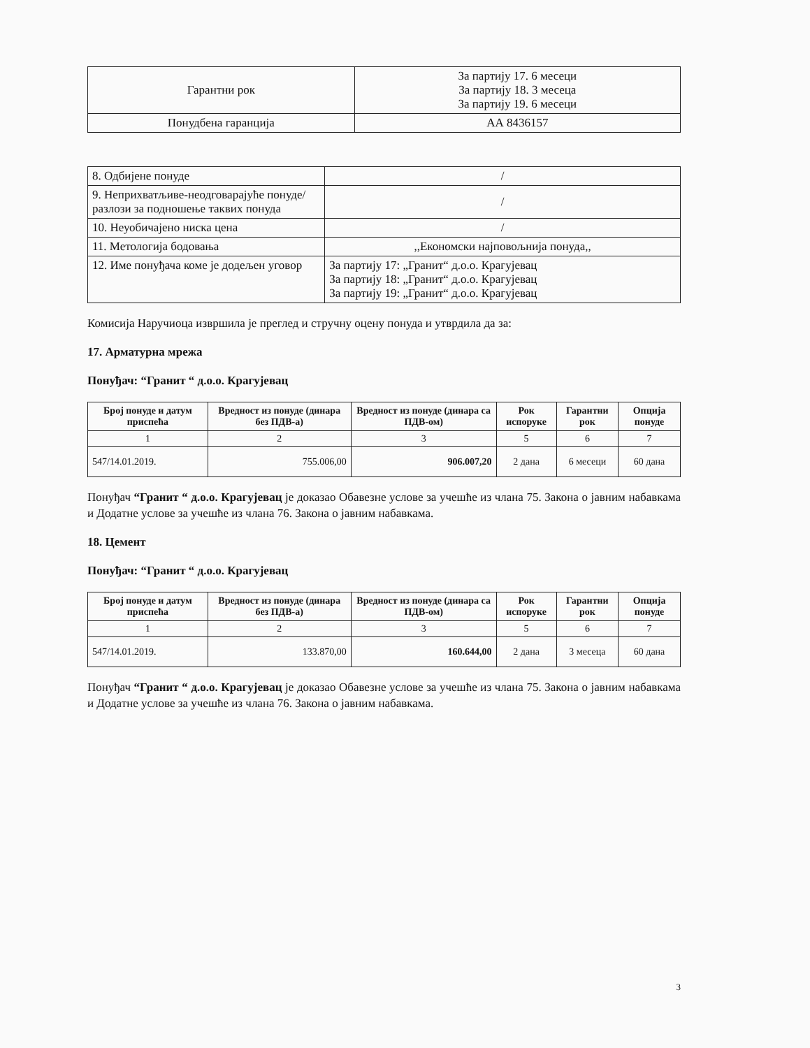| Гарантни рок | За партију 17. 6 месеци За партију 18. 3 месеца За партију 19. 6 месеци |
| Понудбена гаранција | АА 8436157 |
| 8. Одбијене понуде | / |
| 9. Неприхватљиве-неодговарајуће понуде/разлози за подношење таквих понуда | / |
| 10. Неуобичајено ниска цена | / |
| 11. Метологија бодовања | ,,Економски најповољнија понуда,, |
| 12. Име понуђача коме је додељен уговор | За партију 17: „Гранит“ д.о.о. Крагујевац За партију 18: „Гранит“ д.о.о. Крагујевац За партију 19: „Гранит“ д.о.о. Крагујевац |
Комисија Наручиоца извршила је преглед и стручну оцену понуда и утврдила да за:
17. Арматурна мрежа
Понуђач: “Гранит “ д.о.о. Крагујевац
| Број понуде и датум приспећа | Вредност из понуде (динара без ПДВ-а) | Вредност из понуде (динара са ПДВ-ом) | Рок испоруке | Гарантни рок | Опција понуде |
| --- | --- | --- | --- | --- | --- |
| 1 | 2 | 3 | 5 | 6 | 7 |
| 547/14.01.2019. | 755.006,00 | 906.007,20 | 2 дана | 6 месеци | 60 дана |
Понуђач “Гранит “ д.о.о. Крагујевац је доказао Обавезне услове за учешће из члана 75. Закона о јавним набавкама и Додатне услове за учешће из члана 76. Закона о јавним набавкама.
18. Цемент
Понуђач: “Гранит “ д.о.о. Крагујевац
| Број понуде и датум приспећа | Вредност из понуде (динара без ПДВ-а) | Вредност из понуде (динара са ПДВ-ом) | Рок испоруке | Гарантни рок | Опција понуде |
| --- | --- | --- | --- | --- | --- |
| 1 | 2 | 3 | 5 | 6 | 7 |
| 547/14.01.2019. | 133.870,00 | 160.644,00 | 2 дана | 3 месеца | 60 дана |
Понуђач “Гранит “ д.о.о. Крагујевац је доказао Обавезне услове за учешће из члана 75. Закона о јавним набавкама и Додатне услове за учешће из члана 76. Закона о јавним набавкама.
3